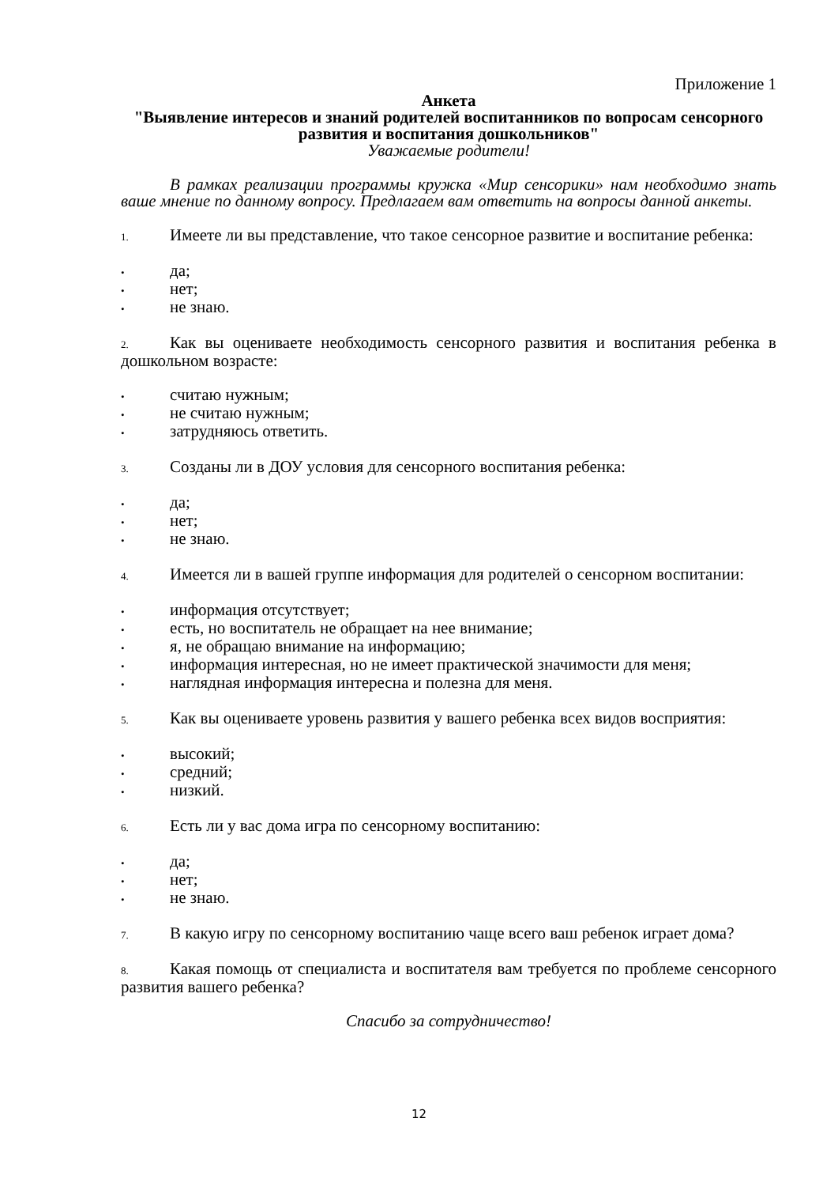Приложение 1
Анкета
"Выявление интересов и знаний родителей воспитанников по вопросам сенсорного развития и воспитания дошкольников"
Уважаемые родители!
В рамках реализации программы кружка «Мир сенсорики» нам необходимо знать ваше мнение по данному вопросу. Предлагаем вам ответить на вопросы данной анкеты.
1. Имеете ли вы представление, что такое сенсорное развитие и воспитание ребенка:
• да;
• нет;
• не знаю.
2. Как вы оцениваете необходимость сенсорного развития и воспитания ребенка в дошкольном возрасте:
• считаю нужным;
• не считаю нужным;
• затрудняюсь ответить.
3. Созданы ли в ДОУ условия для сенсорного воспитания ребенка:
• да;
• нет;
• не знаю.
4. Имеется ли в вашей группе информация для родителей о сенсорном воспитании:
• информация отсутствует;
• есть, но воспитатель не обращает на нее внимание;
• я, не обращаю внимание на информацию;
• информация интересная, но не имеет практической значимости для меня;
• наглядная информация интересна и полезна для меня.
5. Как вы оцениваете уровень развития у вашего ребенка всех видов восприятия:
• высокий;
• средний;
• низкий.
6. Есть ли у вас дома игра по сенсорному воспитанию:
• да;
• нет;
• не знаю.
7. В какую игру по сенсорному воспитанию чаще всего ваш ребенок играет дома?
8. Какая помощь от специалиста и воспитателя вам требуется по проблеме сенсорного развития вашего ребенка?
Спасибо за сотрудничество!
12